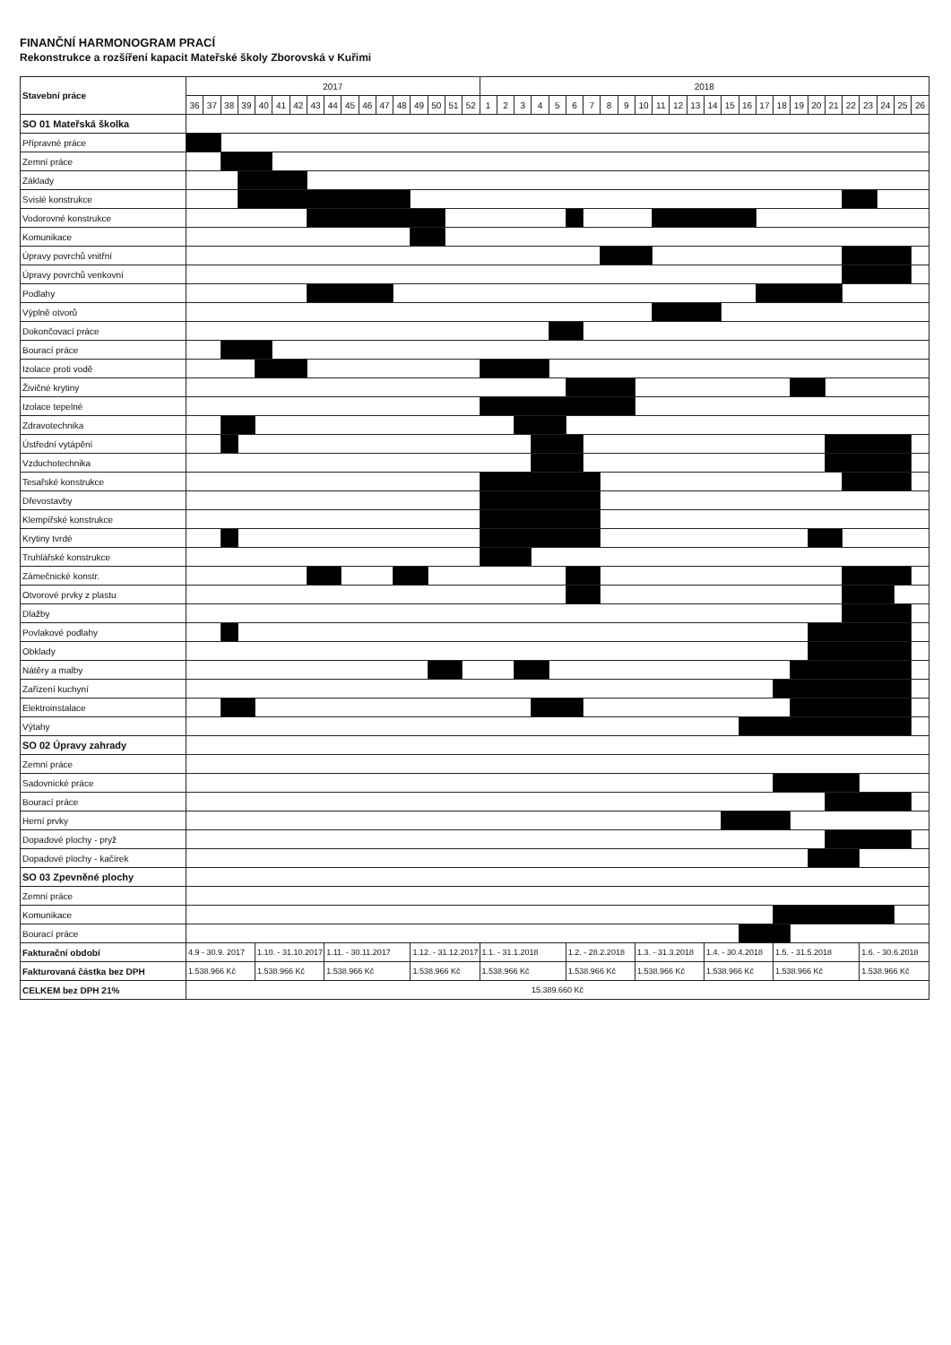FINANČNÍ HARMONOGRAM PRACÍ
Rekonstrukce a rozšíření kapacit Mateřské školy Zborovská v Kuřimi
| Stavební práce | 2017 | | | | | | | | | | | | | | | | | 2018 | | | | | | | | | | | | | | | | | | | | | | | | | |
| --- | --- | --- | --- | --- | --- | --- | --- | --- | --- | --- | --- | --- | --- | --- | --- | --- | --- | --- | --- | --- | --- | --- | --- | --- | --- | --- | --- | --- | --- | --- | --- | --- | --- | --- | --- | --- | --- | --- | --- | --- | --- | --- | --- |
| | 36 | 37 | 38 | 39 | 40 | 41 | 42 | 43 | 44 | 45 | 46 | 47 | 48 | 49 | 50 | 51 | 52 | 1 | 2 | 3 | 4 | 5 | 6 | 7 | 8 | 9 | 10 | 11 | 12 | 13 | 14 | 15 | 16 | 17 | 18 | 19 | 20 | 21 | 22 | 23 | 24 | 25 | 26 |
| SO 01 Mateřská školka | | | | | | | | | | | | | | | | | | | | | | | | | | | | | | | | | | | | | | | | | | | |
| Přípravné práce | | | | | | | | | | | | | | | | | | | | | | | | | | | | | | | | | | | | | | | | | | | |
| Zemní práce | | | | | | | | | | | | | | | | | | | | | | | | | | | | | | | | | | | | | | | | | | | |
| Základy | | | | | | | | | | | | | | | | | | | | | | | | | | | | | | | | | | | | | | | | | | | |
| Svislé konstrukce | | | | | | | | | | | | | | | | | | | | | | | | | | | | | | | | | | | | | | | | | | | |
| Vodorovné konstrukce | | | | | | | | | | | | | | | | | | | | | | | | | | | | | | | | | | | | | | | | | | | |
| Komunikace | | | | | | | | | | | | | | | | | | | | | | | | | | | | | | | | | | | | | | | | | | | |
| Úpravy povrchů vnitřní | | | | | | | | | | | | | | | | | | | | | | | | | | | | | | | | | | | | | | | | | | | |
| Úpravy povrchů venkovní | | | | | | | | | | | | | | | | | | | | | | | | | | | | | | | | | | | | | | | | | | | |
| Podlahy | | | | | | | | | | | | | | | | | | | | | | | | | | | | | | | | | | | | | | | | | | | |
| Výplně otvorů | | | | | | | | | | | | | | | | | | | | | | | | | | | | | | | | | | | | | | | | | | | |
| Dokončovací práce | | | | | | | | | | | | | | | | | | | | | | | | | | | | | | | | | | | | | | | | | | | |
| Bourací práce | | | | | | | | | | | | | | | | | | | | | | | | | | | | | | | | | | | | | | | | | | | |
| Izolace proti vodě | | | | | | | | | | | | | | | | | | | | | | | | | | | | | | | | | | | | | | | | | | | |
| Živičné krytiny | | | | | | | | | | | | | | | | | | | | | | | | | | | | | | | | | | | | | | | | | | | |
| Izolace tepelné | | | | | | | | | | | | | | | | | | | | | | | | | | | | | | | | | | | | | | | | | | | |
| Zdravotechnika | | | | | | | | | | | | | | | | | | | | | | | | | | | | | | | | | | | | | | | | | | | |
| Ústřední vytápění | | | | | | | | | | | | | | | | | | | | | | | | | | | | | | | | | | | | | | | | | | | |
| Vzduchotechnika | | | | | | | | | | | | | | | | | | | | | | | | | | | | | | | | | | | | | | | | | | | |
| Tesařské konstrukce | | | | | | | | | | | | | | | | | | | | | | | | | | | | | | | | | | | | | | | | | | | |
| Dřevostavby | | | | | | | | | | | | | | | | | | | | | | | | | | | | | | | | | | | | | | | | | | | |
| Klempířské konstrukce | | | | | | | | | | | | | | | | | | | | | | | | | | | | | | | | | | | | | | | | | | | |
| Krytiny tvrdé | | | | | | | | | | | | | | | | | | | | | | | | | | | | | | | | | | | | | | | | | | | |
| Truhlářské konstrukce | | | | | | | | | | | | | | | | | | | | | | | | | | | | | | | | | | | | | | | | | | | |
| Zámečnické konstr. | | | | | | | | | | | | | | | | | | | | | | | | | | | | | | | | | | | | | | | | | | | |
| Otvorové prvky z plastu | | | | | | | | | | | | | | | | | | | | | | | | | | | | | | | | | | | | | | | | | | | |
| Dlažby | | | | | | | | | | | | | | | | | | | | | | | | | | | | | | | | | | | | | | | | | | | |
| Povlakové podlahy | | | | | | | | | | | | | | | | | | | | | | | | | | | | | | | | | | | | | | | | | | | |
| Obklady | | | | | | | | | | | | | | | | | | | | | | | | | | | | | | | | | | | | | | | | | | | |
| Nátěry a malby | | | | | | | | | | | | | | | | | | | | | | | | | | | | | | | | | | | | | | | | | | | |
| Zařízení kuchyní | | | | | | | | | | | | | | | | | | | | | | | | | | | | | | | | | | | | | | | | | | | |
| Elektroinstalace | | | | | | | | | | | | | | | | | | | | | | | | | | | | | | | | | | | | | | | | | | | |
| Výtahy | | | | | | | | | | | | | | | | | | | | | | | | | | | | | | | | | | | | | | | | | | | |
| SO 02 Úpravy zahrady | | | | | | | | | | | | | | | | | | | | | | | | | | | | | | | | | | | | | | | | | | | |
| Zemní práce | | | | | | | | | | | | | | | | | | | | | | | | | | | | | | | | | | | | | | | | | | | |
| Sadovnické práce | | | | | | | | | | | | | | | | | | | | | | | | | | | | | | | | | | | | | | | | | | | |
| Bourací práce | | | | | | | | | | | | | | | | | | | | | | | | | | | | | | | | | | | | | | | | | | | |
| Herní prvky | | | | | | | | | | | | | | | | | | | | | | | | | | | | | | | | | | | | | | | | | | | |
| Dopadové plochy - pryž | | | | | | | | | | | | | | | | | | | | | | | | | | | | | | | | | | | | | | | | | | | |
| Dopadové plochy - kačírek | | | | | | | | | | | | | | | | | | | | | | | | | | | | | | | | | | | | | | | | | | | |
| SO 03 Zpevněné plochy | | | | | | | | | | | | | | | | | | | | | | | | | | | | | | | | | | | | | | | | | | | |
| Zemní práce | | | | | | | | | | | | | | | | | | | | | | | | | | | | | | | | | | | | | | | | | | | |
| Komunikace | | | | | | | | | | | | | | | | | | | | | | | | | | | | | | | | | | | | | | | | | | | |
| Bourací práce | | | | | | | | | | | | | | | | | | | | | | | | | | | | | | | | | | | | | | | | | | | |
| Fakturační období | 4.9 - 30.9. 2017 | | | | 1.10. - 31.10.2017 | | | | 1.11. - 30.11.2017 | | | | | 1.12. - 31.12.2017 | | | | 1.1. - 31.1.2018 | | | | | 1.2. - 28.2.2018 | | | | 1.3. - 31.3.2018 | | | | 1.4. - 30.4.2018 | | | | 1.5. - 31.5.2018 | | | | | 1.6. - 30.6.2018 | | | |
| Fakturovaná částka bez DPH | 1.538.966 Kč | | | | 1.538.966 Kč | | | | 1.538.966 Kč | | | | | 1.538.966 Kč | | | | 1.538.966 Kč | | | | | 1.538.966 Kč | | | | 1.538.966 Kč | | | | 1.538.966 Kč | | | | 1.538.966 Kč | | | | | 1.538.966 Kč | | | |
| CELKEM bez DPH 21% | 15.389.660 Kč | | | | | | | | | | | | | | | | | | | | | | | | | | | | | | | | | | | | | | | | | | |